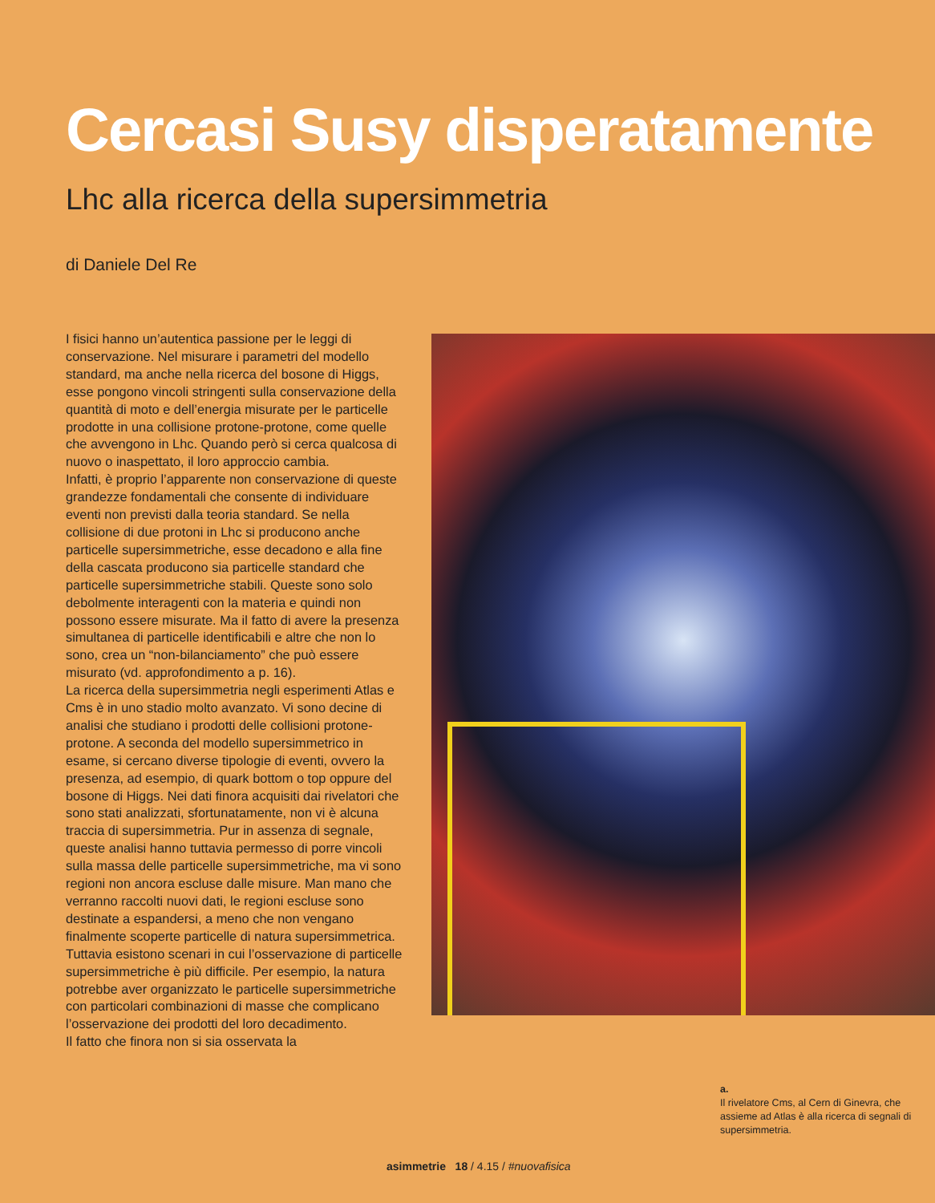Cercasi Susy disperatamente
Lhc alla ricerca della supersimmetria
di Daniele Del Re
I fisici hanno un’autentica passione per le leggi di conservazione. Nel misurare i parametri del modello standard, ma anche nella ricerca del bosone di Higgs, esse pongono vincoli stringenti sulla conservazione della quantità di moto e dell’energia misurate per le particelle prodotte in una collisione protone-protone, come quelle che avvengono in Lhc. Quando però si cerca qualcosa di nuovo o inaspettato, il loro approccio cambia.
Infatti, è proprio l’apparente non conservazione di queste grandezze fondamentali che consente di individuare eventi non previsti dalla teoria standard. Se nella collisione di due protoni in Lhc si producono anche particelle supersimmetriche, esse decadono e alla fine della cascata producono sia particelle standard che particelle supersimmetriche stabili. Queste sono solo debolmente interagenti con la materia e quindi non possono essere misurate. Ma il fatto di avere la presenza simultanea di particelle identificabili e altre che non lo sono, crea un “non-bilanciamento” che può essere misurato (vd. approfondimento a p. 16).
La ricerca della supersimmetria negli esperimenti Atlas e Cms è in uno stadio molto avanzato. Vi sono decine di analisi che studiano i prodotti delle collisioni protone-protone. A seconda del modello supersimmetrico in esame, si cercano diverse tipologie di eventi, ovvero la presenza, ad esempio, di quark bottom o top oppure del bosone di Higgs. Nei dati finora acquisiti dai rivelatori che sono stati analizzati, sfortunatamente, non vi è alcuna traccia di supersimmetria. Pur in assenza di segnale, queste analisi hanno tuttavia permesso di porre vincoli sulla massa delle particelle supersimmetriche, ma vi sono regioni non ancora escluse dalle misure. Man mano che verranno raccolti nuovi dati, le regioni escluse sono destinate a espandersi, a meno che non vengano finalmente scoperte particelle di natura supersimmetrica. Tuttavia esistono scenari in cui l’osservazione di particelle supersimmetriche è più difficile. Per esempio, la natura potrebbe aver organizzato le particelle supersimmetriche con particolari combinazioni di masse che complicano l’osservazione dei prodotti del loro decadimento.
Il fatto che finora non si sia osservata la
a.
Il rivelatore Cms, al Cern di Ginevra, che assieme ad Atlas è alla ricerca di segnali di supersimmetria.
asimmetrie 18 / 4.15 / #nuovafisica